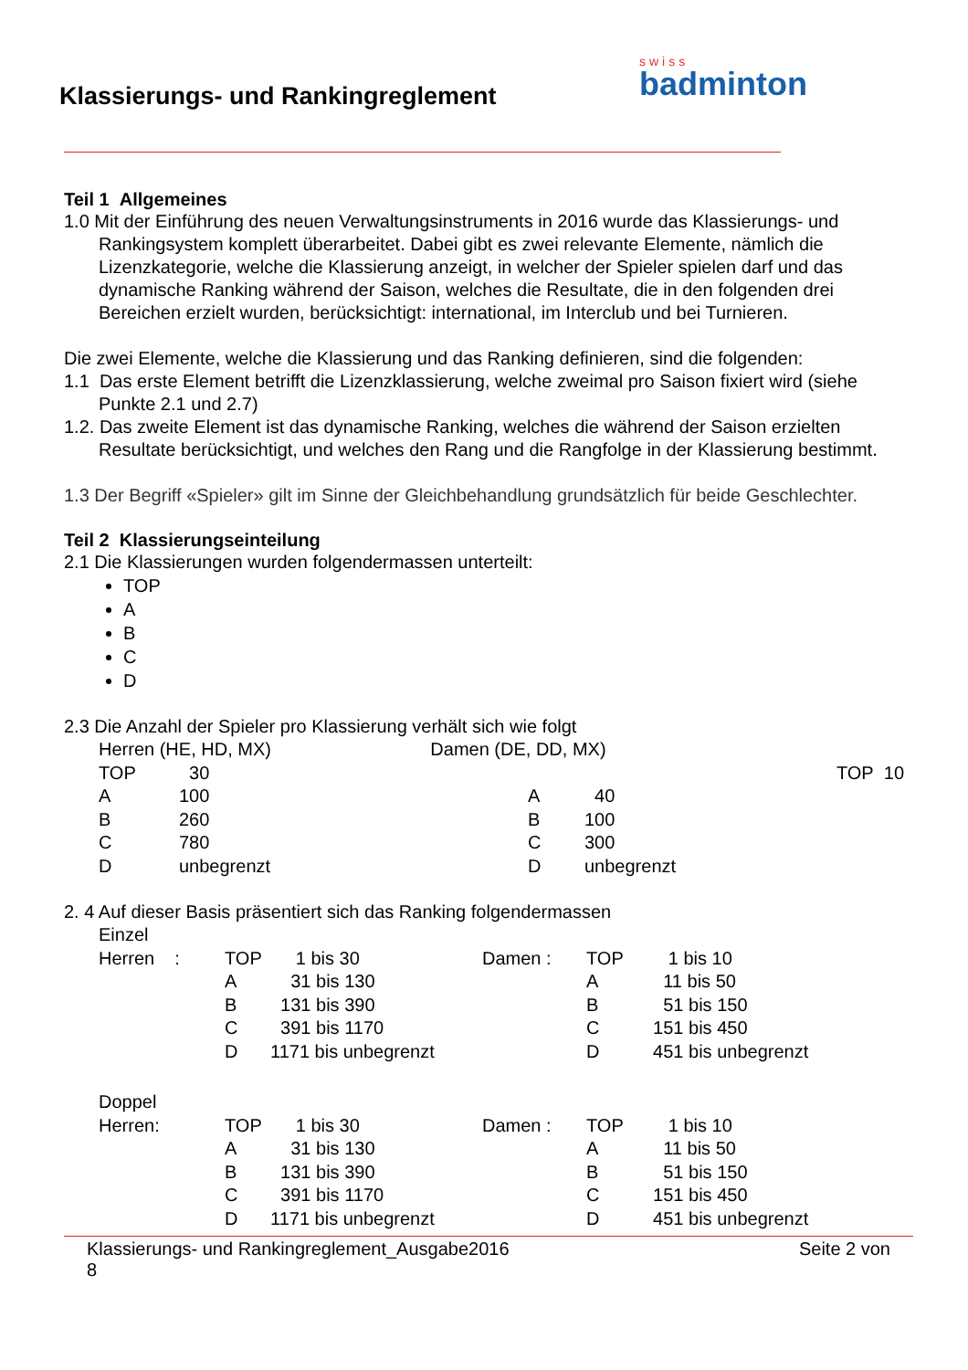Klassierungs- und Rankingreglement
swiss
badminton
Teil 1 Allgemeines
1.0 Mit der Einführung des neuen Verwaltungsinstruments in 2016 wurde das Klassierungs- und Rankingsystem komplett überarbeitet. Dabei gibt es zwei relevante Elemente, nämlich die Lizenzkategorie, welche die Klassierung anzeigt, in welcher der Spieler spielen darf und das dynamische Ranking während der Saison, welches die Resultate, die in den folgenden drei Bereichen erzielt wurden, berücksichtigt: international, im Interclub und bei Turnieren.
Die zwei Elemente, welche die Klassierung und das Ranking definieren, sind die folgenden:
1.1 Das erste Element betrifft die Lizenzklassierung, welche zweimal pro Saison fixiert wird (siehe Punkte 2.1 und 2.7)
1.2. Das zweite Element ist das dynamische Ranking, welches die während der Saison erzielten Resultate berücksichtigt, und welches den Rang und die Rangfolge in der Klassierung bestimmt.
1.3 Der Begriff «Spieler» gilt im Sinne der Gleichbehandlung grundsätzlich für beide Geschlechter.
Teil 2 Klassierungseinteilung
2.1 Die Klassierungen wurden folgendermassen unterteilt:
TOP
A
B
C
D
2.3 Die Anzahl der Spieler pro Klassierung verhält sich wie folgt
| Herren (HE, HD, MX) | | Damen (DE, DD, MX) | |
| TOP | 30 | TOP | 10 |
| A | 100 | A | 40 |
| B | 260 | B | 100 |
| C | 780 | C | 300 |
| D | unbegrenzt | D | unbegrenzt |
2. 4 Auf dieser Basis präsentiert sich das Ranking folgendermassen
| Einzel | | | | | |
| Herren : | TOP | 1 bis 30 | Damen : | TOP | 1 bis 10 |
| | A | 31 bis 130 | | A | 11 bis 50 |
| | B | 131 bis 390 | | B | 51 bis 150 |
| | C | 391 bis 1170 | | C | 151 bis 450 |
| | D | 1171 bis unbegrenzt | | D | 451 bis unbegrenzt |
| Doppel | | | | | |
| Herren: | TOP | 1 bis 30 | Damen : | TOP | 1 bis 10 |
| | A | 31 bis 130 | | A | 11 bis 50 |
| | B | 131 bis 390 | | B | 51 bis 150 |
| | C | 391 bis 1170 | | C | 151 bis 450 |
| | D | 1171 bis unbegrenzt | | D | 451 bis unbegrenzt |
Klassierungs- und Rankingreglement_Ausgabe2016
8 Seite 2 von